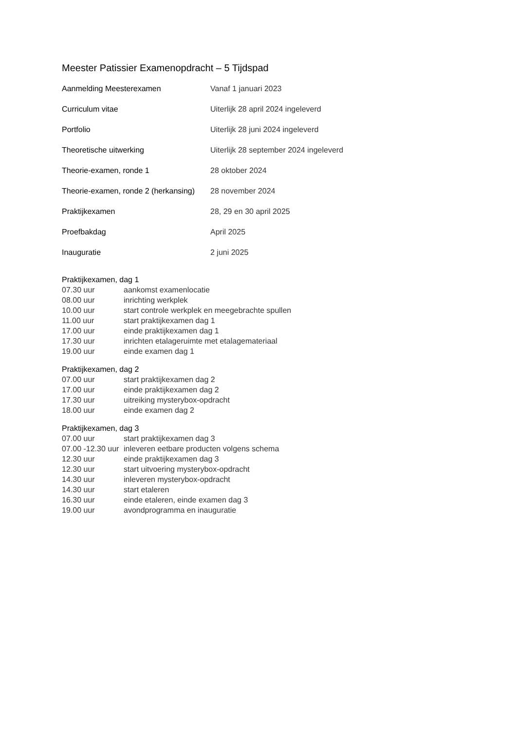Meester Patissier Examenopdracht – 5 Tijdspad
| Aanmelding Meesterexamen | Vanaf 1 januari 2023 |
| Curriculum vitae | Uiterlijk 28 april 2024 ingeleverd |
| Portfolio | Uiterlijk 28 juni 2024 ingeleverd |
| Theoretische uitwerking | Uiterlijk 28 september 2024 ingeleverd |
| Theorie-examen, ronde 1 | 28 oktober 2024 |
| Theorie-examen, ronde 2 (herkansing) | 28 november 2024 |
| Praktijkexamen | 28, 29 en 30 april 2025 |
| Proefbakdag | April 2025 |
| Inauguratie | 2 juni 2025 |
Praktijkexamen, dag 1
| 07.30 uur | aankomst examenlocatie |
| 08.00 uur | inrichting werkplek |
| 10.00 uur | start controle werkplek en meegebrachte spullen |
| 11.00 uur | start praktijkexamen dag 1 |
| 17.00 uur | einde praktijkexamen dag 1 |
| 17.30 uur | inrichten etalageruimte met etalagemateriaal |
| 19.00 uur | einde examen dag 1 |
Praktijkexamen, dag 2
| 07.00 uur | start praktijkexamen dag 2 |
| 17.00 uur | einde praktijkexamen dag 2 |
| 17.30 uur | uitreiking mysterybox-opdracht |
| 18.00 uur | einde examen dag 2 |
Praktijkexamen, dag 3
| 07.00 uur | start praktijkexamen dag 3 |
| 07.00 -12.30 uur | inleveren eetbare producten volgens schema |
| 12.30 uur | einde praktijkexamen dag 3 |
| 12.30 uur | start uitvoering mysterybox-opdracht |
| 14.30 uur | inleveren mysterybox-opdracht |
| 14.30 uur | start etaleren |
| 16.30 uur | einde etaleren, einde examen dag 3 |
| 19.00 uur | avondprogramma en inauguratie |